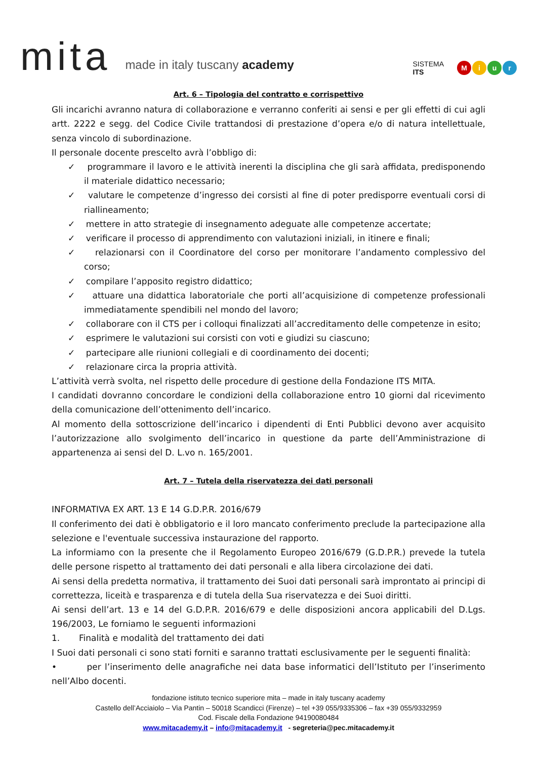mita
made in italy tuscany academy
SISTEMA
ITS
Miur
Art. 6 – Tipologia del contratto e corrispettivo
Gli incarichi avranno natura di collaborazione e verranno conferiti ai sensi e per gli effetti di cui agli artt. 2222 e segg. del Codice Civile trattandosi di prestazione d’opera e/o di natura intellettuale, senza vincolo di subordinazione.
Il personale docente prescelto avrà l’obbligo di:
✓ programmare il lavoro e le attività inerenti la disciplina che gli sarà affidata, predisponendo il materiale didattico necessario;
✓ valutare le competenze d’ingresso dei corsisti al fine di poter predisporre eventuali corsi di riallineamento;
✓ mettere in atto strategie di insegnamento adeguate alle competenze accertate;
✓ verificare il processo di apprendimento con valutazioni iniziali, in itinere e finali;
✓ relazionarsi con il Coordinatore del corso per monitorare l’andamento complessivo del corso;
✓ compilare l’apposito registro didattico;
✓ attuare una didattica laboratoriale che porti all’acquisizione di competenze professionali immediatamente spendibili nel mondo del lavoro;
✓ collaborare con il CTS per i colloqui finalizzati all’accreditamento delle competenze in esito;
✓ esprimere le valutazioni sui corsisti con voti e giudizi su ciascuno;
✓ partecipare alle riunioni collegiali e di coordinamento dei docenti;
✓ relazionare circa la propria attività.
L’attività verrà svolta, nel rispetto delle procedure di gestione della Fondazione ITS MITA.
I candidati dovranno concordare le condizioni della collaborazione entro 10 giorni dal ricevimento della comunicazione dell’ottenimento dell’incarico.
Al momento della sottoscrizione dell’incarico i dipendenti di Enti Pubblici devono aver acquisito l’autorizzazione allo svolgimento dell’incarico in questione da parte dell’Amministrazione di appartenenza ai sensi del D. L.vo n. 165/2001.
Art. 7 – Tutela della riservatezza dei dati personali
INFORMATIVA EX ART. 13 E 14 G.D.P.R. 2016/679
Il conferimento dei dati è obbligatorio e il loro mancato conferimento preclude la partecipazione alla selezione e l'eventuale successiva instaurazione del rapporto.
La informiamo con la presente che il Regolamento Europeo 2016/679 (G.D.P.R.) prevede la tutela delle persone rispetto al trattamento dei dati personali e alla libera circolazione dei dati.
Ai sensi della predetta normativa, il trattamento dei Suoi dati personali sarà improntato ai principi di correttezza, liceità e trasparenza e di tutela della Sua riservatezza e dei Suoi diritti.
Ai sensi dell’art. 13 e 14 del G.D.P.R. 2016/679 e delle disposizioni ancora applicabili del D.Lgs. 196/2003, Le forniamo le seguenti informazioni
1. Finalità e modalità del trattamento dei dati
I Suoi dati personali ci sono stati forniti e saranno trattati esclusivamente per le seguenti finalità:
• per l’inserimento delle anagrafiche nei data base informatici dell’Istituto per l’inserimento nell’Albo docenti.
fondazione istituto tecnico superiore mita – made in italy tuscany academy
Castello dell’Acciaiolo – Via Pantin – 50018 Scandicci (Firenze) – tel +39 055/9335306 – fax +39 055/9332959
Cod. Fiscale della Fondazione 94190080484
www.mitacademy.it – info@mitacademy.it - segreteria@pec.mitacademy.it